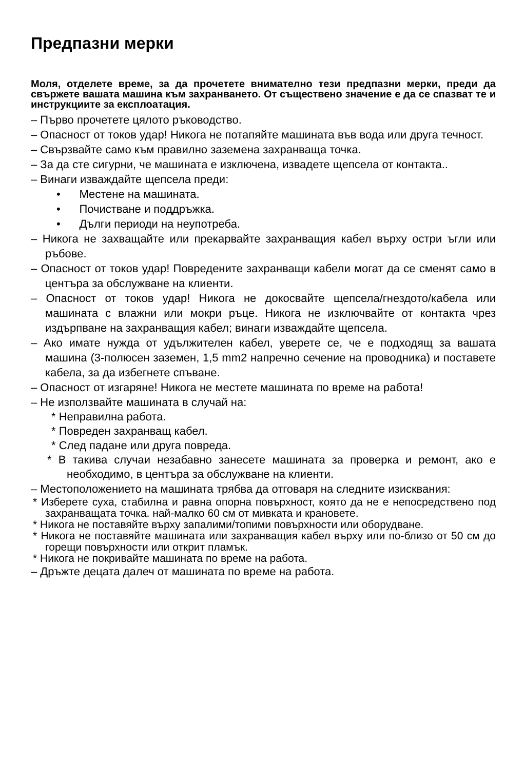Предпазни мерки
Моля, отделете време, за да прочетете внимателно тези предпазни мерки, преди да свържете вашата машина към захранването. От съществено значение е да се спазват те и инструкциите за експлоатация.
– Първо прочетете цялото ръководство.
– Опасност от токов удар! Никога не потапяйте машината във вода или друга течност.
– Свързвайте само към правилно заземена захранваща точка.
– За да сте сигурни, че машината е изключена, извадете щепсела от контакта..
– Винаги изваждайте щепсела преди:
• Местене на машината.
• Почистване и поддръжка.
• Дълги периоди на неупотреба.
– Никога не захващайте или прекарвайте захранващия кабел върху остри ъгли или ръбове.
– Опасност от токов удар! Повредените захранващи кабели могат да се сменят само в центъра за обслужване на клиенти.
– Опасност от токов удар! Никога не докосвайте щепсела/гнездото/кабела или машината с влажни или мокри ръце. Никога не изключвайте от контакта чрез издърпване на захранващия кабел; винаги изваждайте щепсела.
– Ако имате нужда от удължителен кабел, уверете се, че е подходящ за вашата машина (3-полюсен заземен, 1,5 mm2 напречно сечение на проводника) и поставете кабела, за да избегнете спъване.
– Опасност от изгаряне! Никога не местете машината по време на работа!
– Не използвайте машината в случай на:
* Неправилна работа.
* Повреден захранващ кабел.
* След падане или друга повреда.
* В такива случаи незабавно занесете машината за проверка и ремонт, ако е необходимо, в центъра за обслужване на клиенти.
– Местоположението на машината трябва да отговаря на следните изисквания:
* Изберете суха, стабилна и равна опорна повърхност, която да не е непосредствено под захранващата точка. най-малко 60 см от мивката и крановете.
* Никога не поставяйте върху запалими/топими повърхности или оборудване.
* Никога не поставяйте машината или захранващия кабел върху или по-близо от 50 см до горещи повърхности или открит пламък.
* Никога не покривайте машината по време на работа.
– Дръжте децата далеч от машината по време на работа.